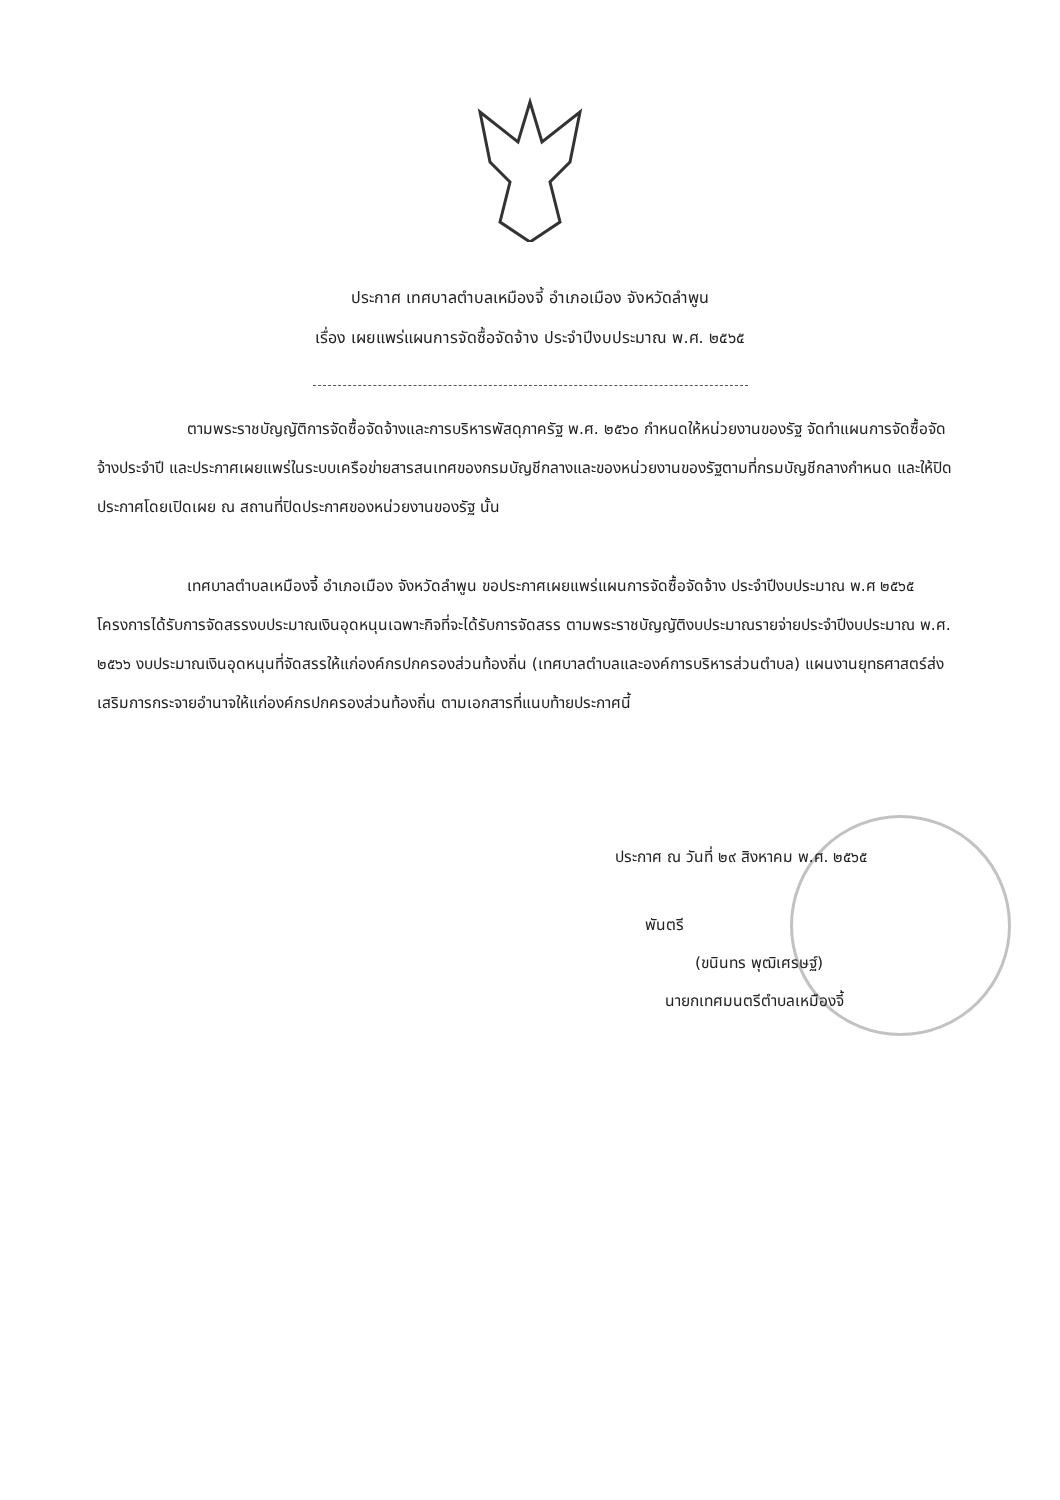ประกาศ เทศบาลตำบลเหมืองจี้ อำเภอเมือง จังหวัดลำพูน
เรื่อง เผยแพร่แผนการจัดซื้อจัดจ้าง ประจำปีงบประมาณ พ.ศ. ๒๕๖๕
ตามพระราชบัญญัติการจัดซื้อจัดจ้างและการบริหารพัสดุภาครัฐ พ.ศ. ๒๕๖๐ กำหนดให้หน่วยงานของรัฐ จัดทำแผนการจัดซื้อจัดจ้างประจำปี และประกาศเผยแพร่ในระบบเครือข่ายสารสนเทศของกรมบัญชีกลางและของหน่วยงานของรัฐตามที่กรมบัญชีกลางกำหนด และให้ปิดประกาศโดยเปิดเผย ณ สถานที่ปิดประกาศของหน่วยงานของรัฐ นั้น
เทศบาลตำบลเหมืองจี้ อำเภอเมือง จังหวัดลำพูน ขอประกาศเผยแพร่แผนการจัดซื้อจัดจ้าง ประจำปีงบประมาณ พ.ศ ๒๕๖๕ โครงการได้รับการจัดสรรงบประมาณเงินอุดหนุนเฉพาะกิจที่จะได้รับการจัดสรร ตามพระราชบัญญัติงบประมาณรายจ่ายประจำปีงบประมาณ พ.ศ. ๒๕๖๖ งบประมาณเงินอุดหนุนที่จัดสรรให้แก่องค์กรปกครองส่วนท้องถิ่น (เทศบาลตำบลและองค์การบริหารส่วนตำบล) แผนงานยุทธศาสตร์ส่งเสริมการกระจายอำนาจให้แก่องค์กรปกครองส่วนท้องถิ่น ตามเอกสารที่แนบท้ายประกาศนี้
ประกาศ ณ วันที่ ๒๙ สิงหาคม พ.ศ. ๒๕๖๕
พันตรี
(ขนินทร พุฒิเศรษฐ์)
นายกเทศมนตรีตำบลเหมืองจี้